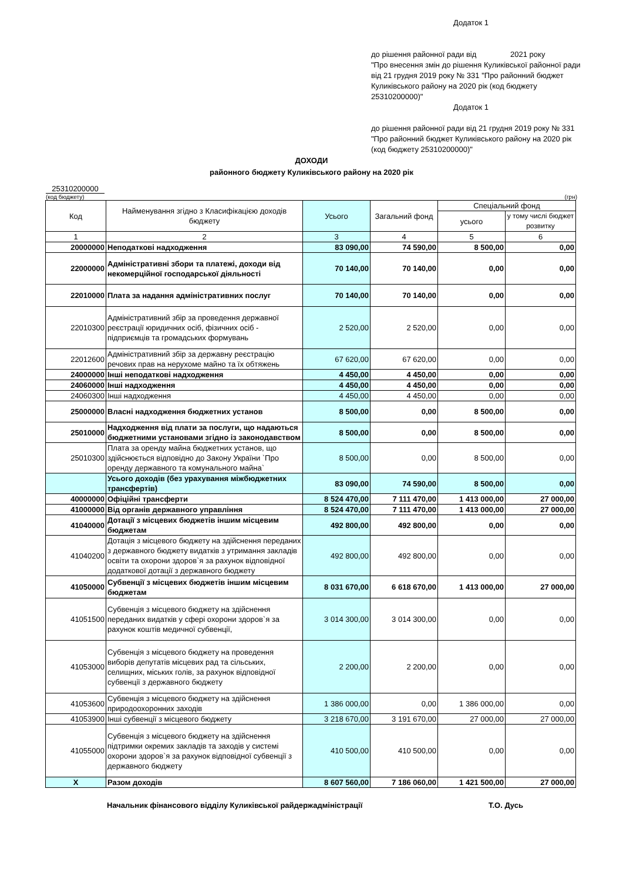Додаток 1
до рішення районної ради від 2021 року
"Про внесення змін до рішення Куликівської районної ради від 21 грудня 2019 року № 331 "Про районний бюджет Куликівського району на 2020 рік (код бюджету 25310200000)"
Додаток 1
до рішення районної ради від 21 грудня 2019 року № 331 "Про районний бюджет Куликівського району на 2020 рік (код бюджету 25310200000)"
ДОХОДИ
районного бюджету Куликівського району на 2020 рік
25310200000
(код бюджету) (грн)
| Код | Найменування згідно з Класифікацією доходів бюджету | Усього | Загальний фонд | Спеціальний фонд | |
| --- | --- | --- | --- | --- | --- |
| | | | | усього | у тому числі бюджет розвитку |
| 1 | 2 | 3 | 4 | 5 | 6 |
| 20000000 | Неподаткові надходження | 83 090,00 | 74 590,00 | 8 500,00 | 0,00 |
| 22000000 | Адміністративні збори та платежі, доходи від некомерційної господарської діяльності | 70 140,00 | 70 140,00 | 0,00 | 0,00 |
| 22010000 | Плата за надання адміністративних послуг | 70 140,00 | 70 140,00 | 0,00 | 0,00 |
| 22010300 | Адміністративний збір за проведення державної реєстрації юридичних осіб, фізичних осіб - підприємців та громадських формувань | 2 520,00 | 2 520,00 | 0,00 | 0,00 |
| 22012600 | Адміністративний збір за державну реєстрацію речових прав на нерухоме майно та їх обтяжень | 67 620,00 | 67 620,00 | 0,00 | 0,00 |
| 24000000 | Інші неподаткові надходження | 4 450,00 | 4 450,00 | 0,00 | 0,00 |
| 24060000 | Інші надходження | 4 450,00 | 4 450,00 | 0,00 | 0,00 |
| 24060300 | Інші надходження | 4 450,00 | 4 450,00 | 0,00 | 0,00 |
| 25000000 | Власні надходження бюджетних установ | 8 500,00 | 0,00 | 8 500,00 | 0,00 |
| 25010000 | Надходження від плати за послуги, що надаються бюджетними установами згідно із законодавством | 8 500,00 | 0,00 | 8 500,00 | 0,00 |
| 25010300 | Плата за оренду майна бюджетних установ, що здійснюється відповідно до Закону України `Про оренду державного та комунального майна` | 8 500,00 | 0,00 | 8 500,00 | 0,00 |
| | Усього доходів (без урахування міжбюджетних трансфертів) | 83 090,00 | 74 590,00 | 8 500,00 | 0,00 |
| 40000000 | Офіційні трансферти | 8 524 470,00 | 7 111 470,00 | 1 413 000,00 | 27 000,00 |
| 41000000 | Від органів державного управління | 8 524 470,00 | 7 111 470,00 | 1 413 000,00 | 27 000,00 |
| 41040000 | Дотації з місцевих бюджетів іншим місцевим бюджетам | 492 800,00 | 492 800,00 | 0,00 | 0,00 |
| 41040200 | Дотація з місцевого бюджету на здійснення переданих з державного бюджету видатків з утримання закладів освіти та охорони здоров`я за рахунок відповідної додаткової дотації з державного бюджету | 492 800,00 | 492 800,00 | 0,00 | 0,00 |
| 41050000 | Субвенції з місцевих бюджетів іншим місцевим бюджетам | 8 031 670,00 | 6 618 670,00 | 1 413 000,00 | 27 000,00 |
| 41051500 | Субвенція з місцевого бюджету на здійснення переданих видатків у сфері охорони здоров`я за рахунок коштів медичної субвенції, | 3 014 300,00 | 3 014 300,00 | 0,00 | 0,00 |
| 41053000 | Субвенція з місцевого бюджету на проведення виборів депутатів місцевих рад та сільських, селищних, міських голів, за рахунок відповідної субвенції з державного бюджету | 2 200,00 | 2 200,00 | 0,00 | 0,00 |
| 41053600 | Субвенція з місцевого бюджету на здійснення природоохоронних заходів | 1 386 000,00 | 0,00 | 1 386 000,00 | 0,00 |
| 41053900 | Інші субвенції з місцевого бюджету | 3 218 670,00 | 3 191 670,00 | 27 000,00 | 27 000,00 |
| 41055000 | Субвенція з місцевого бюджету на здійснення підтримки окремих закладів та заходів у системі охорони здоров`я за рахунок відповідної субвенції з державного бюджету | 410 500,00 | 410 500,00 | 0,00 | 0,00 |
| X | Разом доходів | 8 607 560,00 | 7 186 060,00 | 1 421 500,00 | 27 000,00 |
Начальник фінансового відділу Куликівської райдержадміністрації Т.О. Дусь